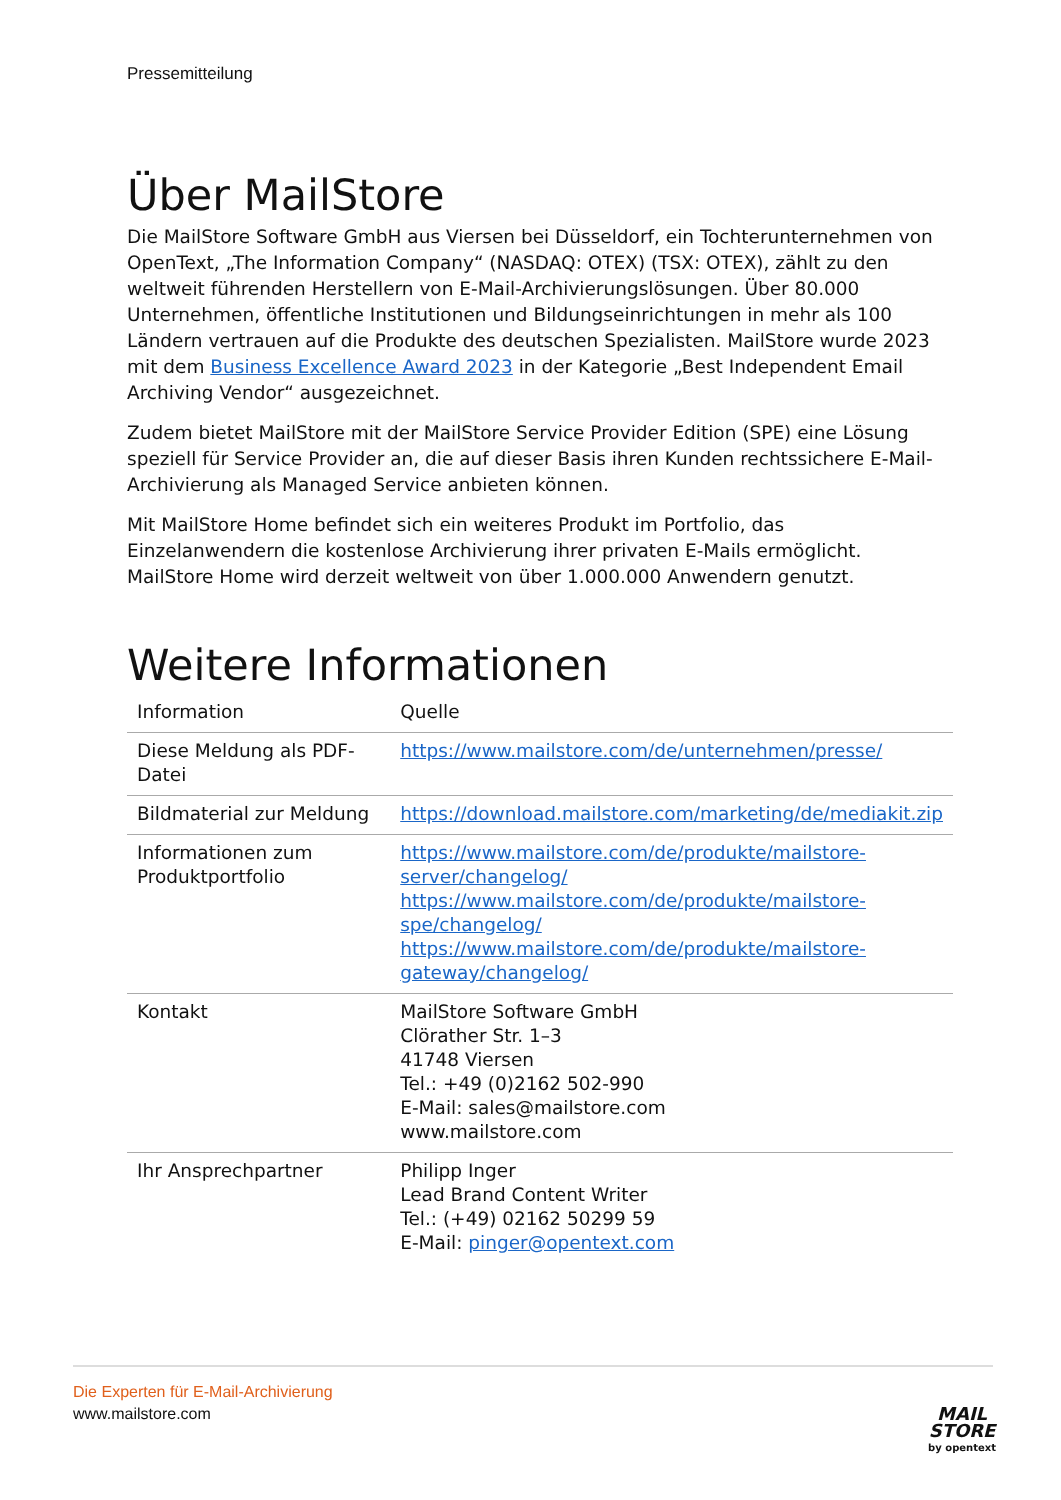Pressemitteilung
Über MailStore
Die MailStore Software GmbH aus Viersen bei Düsseldorf, ein Tochterunternehmen von OpenText, „The Information Company“ (NASDAQ: OTEX) (TSX: OTEX), zählt zu den weltweit führenden Herstellern von E-Mail-Archivierungslösungen. Über 80.000 Unternehmen, öffentliche Institutionen und Bildungseinrichtungen in mehr als 100 Ländern vertrauen auf die Produkte des deutschen Spezialisten. MailStore wurde 2023 mit dem Business Excellence Award 2023 in der Kategorie „Best Independent Email Archiving Vendor“ ausgezeichnet.
Zudem bietet MailStore mit der MailStore Service Provider Edition (SPE) eine Lösung speziell für Service Provider an, die auf dieser Basis ihren Kunden rechtssichere E-Mail-Archivierung als Managed Service anbieten können.
Mit MailStore Home befindet sich ein weiteres Produkt im Portfolio, das Einzelanwendern die kostenlose Archivierung ihrer privaten E-Mails ermöglicht. MailStore Home wird derzeit weltweit von über 1.000.000 Anwendern genutzt.
Weitere Informationen
| Information | Quelle |
| --- | --- |
| Diese Meldung als PDF-Datei | https://www.mailstore.com/de/unternehmen/presse/ |
| Bildmaterial zur Meldung | https://download.mailstore.com/marketing/de/mediakit.zip |
| Informationen zum Produktportfolio | https://www.mailstore.com/de/produkte/mailstore-server/changelog/ https://www.mailstore.com/de/produkte/mailstore-spe/changelog/ https://www.mailstore.com/de/produkte/mailstore-gateway/changelog/ |
| Kontakt | MailStore Software GmbH Clörather Str. 1–3 41748 Viersen Tel.: +49 (0)2162 502-990 E-Mail: sales@mailstore.com www.mailstore.com |
| Ihr Ansprechpartner | Philipp Inger Lead Brand Content Writer Tel.: (+49) 02162 50299 59 E-Mail: pinger@opentext.com |
Die Experten für E-Mail-Archivierung
www.mailstore.com
MAIL
STORE
by opentext